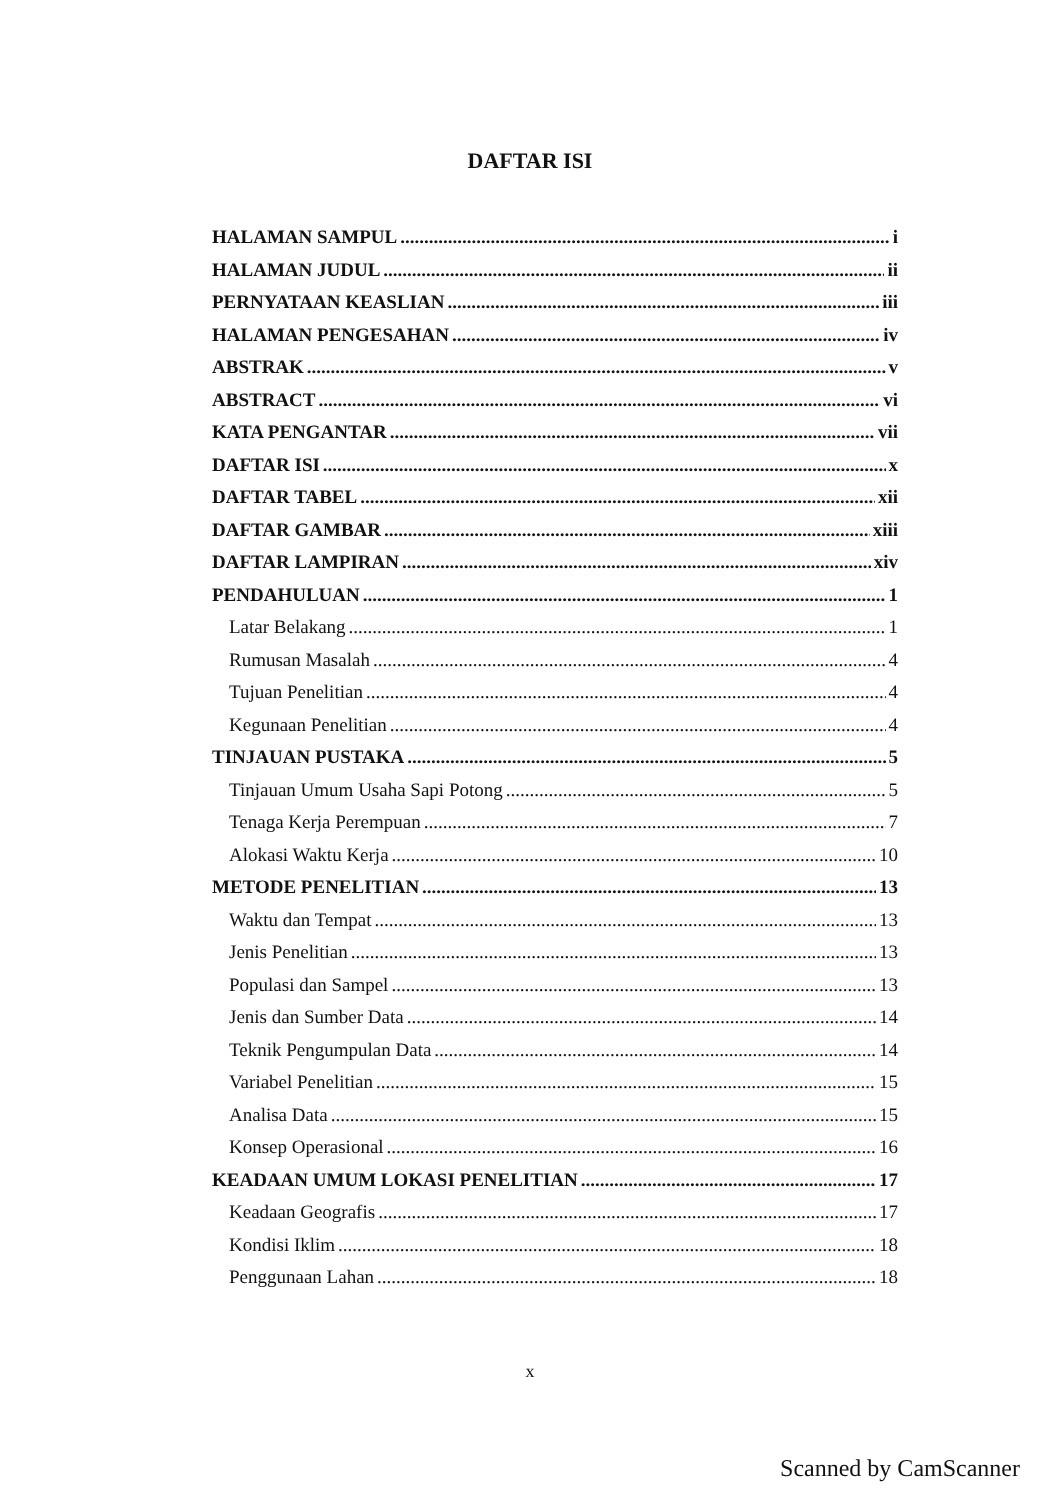DAFTAR ISI
HALAMAN SAMPUL i
HALAMAN JUDUL ii
PERNYATAAN KEASLIAN iii
HALAMAN PENGESAHAN iv
ABSTRAK v
ABSTRACT vi
KATA PENGANTAR vii
DAFTAR ISI x
DAFTAR TABEL xii
DAFTAR GAMBAR xiii
DAFTAR LAMPIRAN xiv
PENDAHULUAN 1
Latar Belakang 1
Rumusan Masalah 4
Tujuan Penelitian 4
Kegunaan Penelitian 4
TINJAUAN PUSTAKA 5
Tinjauan Umum Usaha Sapi Potong 5
Tenaga Kerja Perempuan 7
Alokasi Waktu Kerja 10
METODE PENELITIAN 13
Waktu dan Tempat 13
Jenis Penelitian 13
Populasi dan Sampel 13
Jenis dan Sumber Data 14
Teknik Pengumpulan Data 14
Variabel Penelitian 15
Analisa Data 15
Konsep Operasional 16
KEADAAN UMUM LOKASI PENELITIAN 17
Keadaan Geografis 17
Kondisi Iklim 18
Penggunaan Lahan 18
x
Scanned by CamScanner